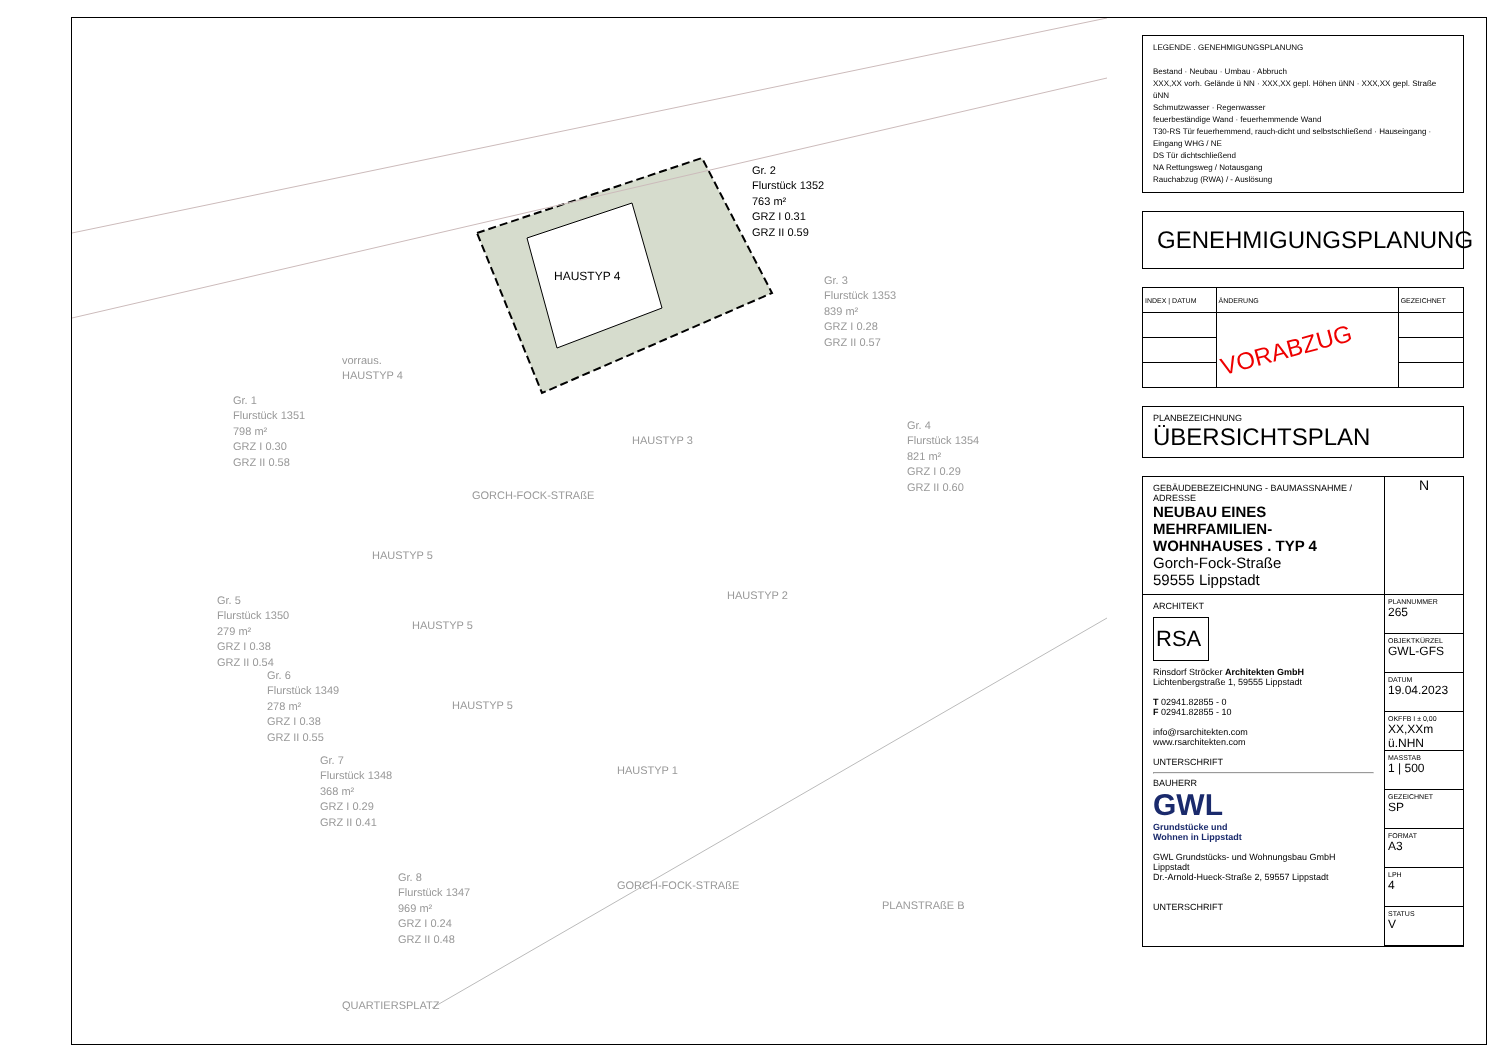HAUSTYP 4
Gr. 2
Flurstück 1352
763 m²
GRZ I 0.31
GRZ II 0.59
Gr. 3
Flurstück 1353
839 m²
GRZ I 0.28
GRZ II 0.57
Gr. 1
Flurstück 1351
798 m²
GRZ I 0.30
GRZ II 0.58
vorraus.
HAUSTYP 4
Gr. 4
Flurstück 1354
821 m²
GRZ I 0.29
GRZ II 0.60
HAUSTYP 3
HAUSTYP 2
HAUSTYP 1
GORCH-FOCK-STRAßE
Gr. 5
Flurstück 1350
279 m²
GRZ I 0.38
GRZ II 0.54
Gr. 6
Flurstück 1349
278 m²
GRZ I 0.38
GRZ II 0.55
HAUSTYP 5
HAUSTYP 5
HAUSTYP 5
Gr. 7
Flurstück 1348
368 m²
GRZ I 0.29
GRZ II 0.41
Gr. 8
Flurstück 1347
969 m²
GRZ I 0.24
GRZ II 0.48
GORCH-FOCK-STRAßE
PLANSTRAßE B
QUARTIERSPLATZ
LEGENDE . GENEHMIGUNGSPLANUNG
Bestand · Neubau · Umbau · Abbruch
XXX,XX vorh. Gelände ü NN · XXX,XX gepl. Höhen üNN · XXX,XX gepl. Straße üNN
Schmutzwasser · Regenwasser
feuerbeständige Wand · feuerhemmende Wand
T30-RS Tür feuerhemmend, rauch-dicht und selbstschließend · Hauseingang · Eingang WHG / NE
DS Tür dichtschließend
NA Rettungsweg / Notausgang
Rauchabzug (RWA) / - Auslösung
GENEHMIGUNGSPLANUNG
| INDEX / DATUM | ÄNDERUNG | GEZEICHNET |
| | VORABZUG | |
PLANBEZEICHNUNG
ÜBERSICHTSPLAN
GEBÄUDEBEZEICHNUNG - BAUMASSNAHME / ADRESSE
NEUBAU EINES MEHRFAMILIEN-WOHNHAUSES . TYP 4
Gorch-Fock-Straße
59555 Lippstadt
N
ARCHITEKT
RSA
Rinsdorf Ströcker Architekten GmbH
Lichtenbergstraße 1, 59555 Lippstadt
T 02941.82855 - 0
F 02941.82855 - 10
info@rsarchitekten.com
www.rsarchitekten.com
UNTERSCHRIFT
BAUHERR
GWL
Grundstücke und
Wohnen in Lippstadt
GWL Grundstücks- und Wohnungsbau GmbH Lippstadt
Dr.-Arnold-Hueck-Straße 2, 59557 Lippstadt
UNTERSCHRIFT
PLANNUMMER
265
OBJEKTKÜRZEL
GWL-GFS
DATUM
19.04.2023
OKFFB I ± 0,00
XX,XXm ü.NHN
MASSTAB
1 | 500
GEZEICHNET
SP
FORMAT
A3
LPH
4
STATUS
V